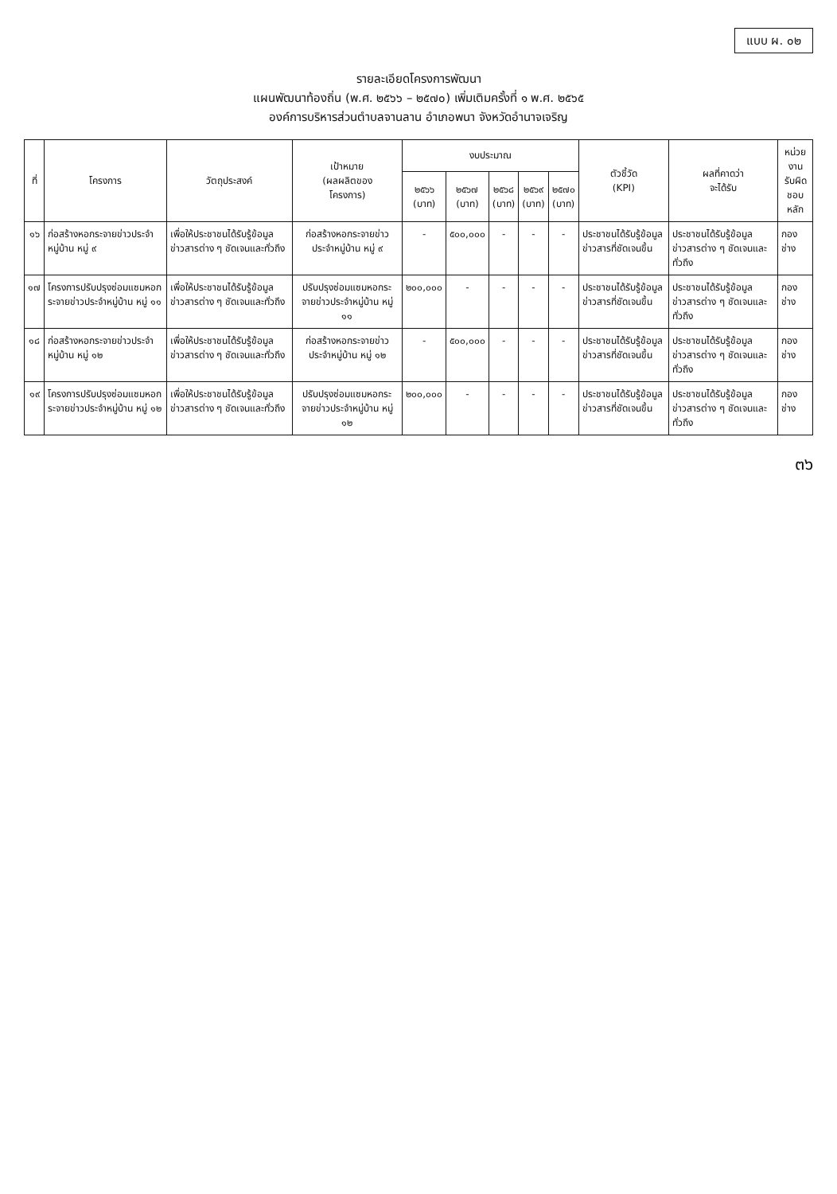แบบ ผ. ๐๒
รายละเอียดโครงการพัฒนา
แผนพัฒนาท้องถิ่น (พ.ศ. ๒๕๖๖ – ๒๕๗๐) เพิ่มเติมครั้งที่ ๑ พ.ศ. ๒๕๖๕
องค์การบริหารส่วนตำบลจานลาน อำเภอพนา จังหวัดอำนาจเจริญ
| ที่ | โครงการ | วัตถุประสงค์ | เป้าหมาย (ผลผลิตของ โครงการ) | งบประมาณ | | | | | ตัวชี้วัด (KPI) | ผลที่คาดว่า จะได้รับ | หน่วยงาน รับผิด ชอบหลัก |
| --- | --- | --- | --- | --- | --- | --- | --- | --- | --- | --- | --- |
| | | | | ๒๕๖๖ (บาท) | ๒๕๖๗ (บาท) | ๒๕๖๘ (บาท) | ๒๕๖๙ (บาท) | ๒๕๗๐ (บาท) | | | |
| ๑๖ | ก่อสร้างหอกระจายข่าวประจำหมู่บ้าน หมู่ ๙ | เพื่อให้ประชาชนได้รับรู้ข้อมูลข่าวสารต่าง ๆ ชัดเจนและทั่วถึง | ก่อสร้างหอกระจายข่าวประจำหมู่บ้าน หมู่ ๙ | - | ๕๐๐,๐๐๐ | - | - | - | ประชาชนได้รับรู้ข้อมูลข่าวสารที่ชัดเจนขึ้น | ประชาชนได้รับรู้ข้อมูลข่าวสารต่าง ๆ ชัดเจนและทั่วถึง | กองช่าง |
| ๑๗ | โครงการปรับปรุงซ่อมแซมหอกระจายข่าวประจำหมู่บ้าน หมู่ ๑๑ | เพื่อให้ประชาชนได้รับรู้ข้อมูลข่าวสารต่าง ๆ ชัดเจนและทั่วถึง | ปรับปรุงซ่อมแซมหอกระจายข่าวประจำหมู่บ้าน หมู่ ๑๑ | ๒๐๐,๐๐๐ | - | - | - | - | ประชาชนได้รับรู้ข้อมูลข่าวสารที่ชัดเจนขึ้น | ประชาชนได้รับรู้ข้อมูลข่าวสารต่าง ๆ ชัดเจนและทั่วถึง | กองช่าง |
| ๑๘ | ก่อสร้างหอกระจายข่าวประจำหมู่บ้าน หมู่ ๑๒ | เพื่อให้ประชาชนได้รับรู้ข้อมูลข่าวสารต่าง ๆ ชัดเจนและทั่วถึง | ก่อสร้างหอกระจายข่าวประจำหมู่บ้าน หมู่ ๑๒ | - | ๕๐๐,๐๐๐ | - | - | - | ประชาชนได้รับรู้ข้อมูลข่าวสารที่ชัดเจนขึ้น | ประชาชนได้รับรู้ข้อมูลข่าวสารต่าง ๆ ชัดเจนและทั่วถึง | กองช่าง |
| ๑๙ | โครงการปรับปรุงซ่อมแซมหอกระจายข่าวประจำหมู่บ้าน หมู่ ๑๒ | เพื่อให้ประชาชนได้รับรู้ข้อมูลข่าวสารต่าง ๆ ชัดเจนและทั่วถึง | ปรับปรุงซ่อมแซมหอกระจายข่าวประจำหมู่บ้าน หมู่ ๑๒ | ๒๐๐,๐๐๐ | - | - | - | - | ประชาชนได้รับรู้ข้อมูลข่าวสารที่ชัดเจนขึ้น | ประชาชนได้รับรู้ข้อมูลข่าวสารต่าง ๆ ชัดเจนและทั่วถึง | กองช่าง |
๓๖